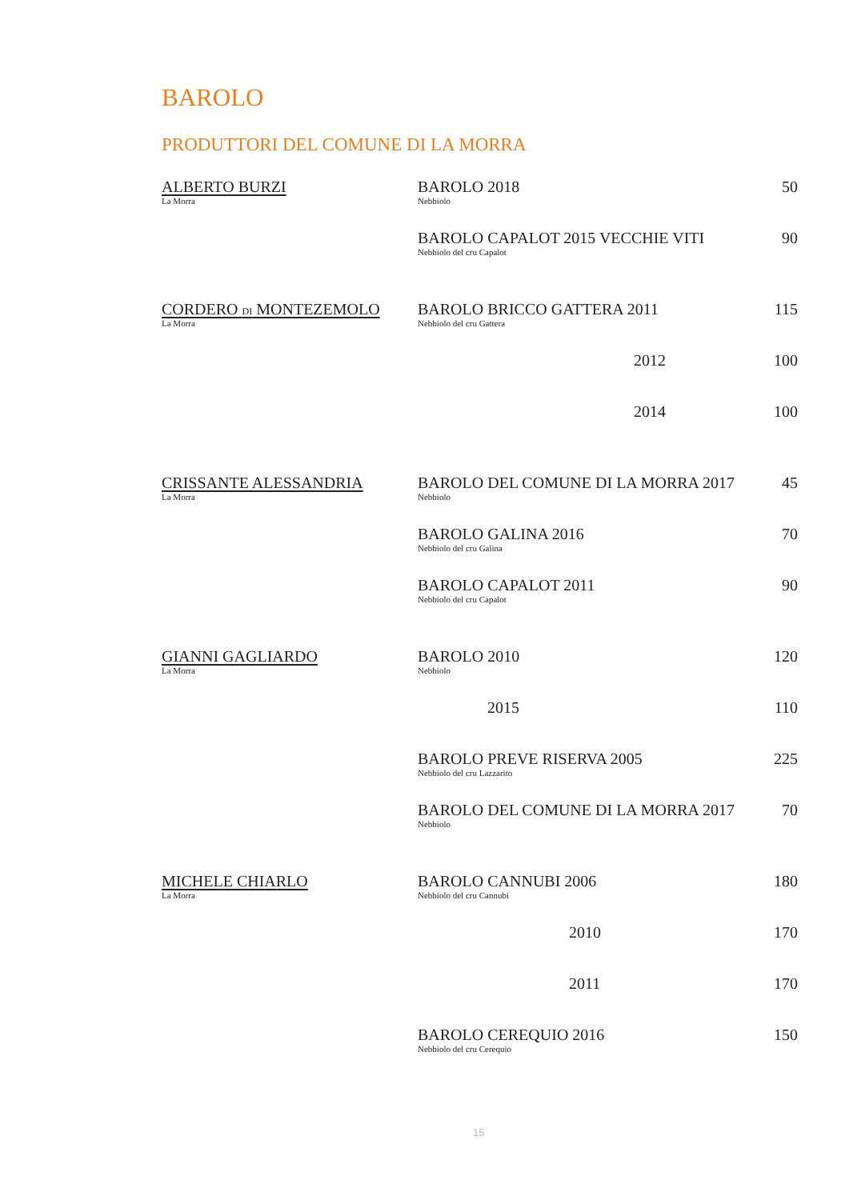BAROLO
PRODUTTORI DEL COMUNE DI LA MORRA
| ALBERTO BURZI La Morra | BAROLO 2018 Nebbiolo | 50 |
| | BAROLO CAPALOT 2015 VECCHIE VITI Nebbiolo del cru Capalot | 90 |
| CORDERO DI MONTEZEMOLO La Morra | BAROLO BRICCO GATTERA 2011 Nebbiolo del cru Gattera | 115 |
| | 2012 | 100 |
| | 2014 | 100 |
| CRISSANTE ALESSANDRIA La Morra | BAROLO DEL COMUNE DI LA MORRA 2017 Nebbiolo | 45 |
| | BAROLO GALINA 2016 Nebbiolo del cru Galina | 70 |
| | BAROLO CAPALOT 2011 Nebbiolo del cru Capalot | 90 |
| GIANNI GAGLIARDO La Morra | BAROLO 2010 Nebbiolo | 120 |
| | 2015 | 110 |
| | BAROLO PREVE RISERVA 2005 Nebbiolo del cru Lazzarito | 225 |
| | BAROLO DEL COMUNE DI LA MORRA 2017 Nebbiolo | 70 |
| MICHELE CHIARLO La Morra | BAROLO CANNUBI 2006 Nebbiolo del cru Cannubi | 180 |
| | 2010 | 170 |
| | 2011 | 170 |
| | BAROLO CEREQUIO 2016 Nebbiolo del cru Cerequio | 150 |
15